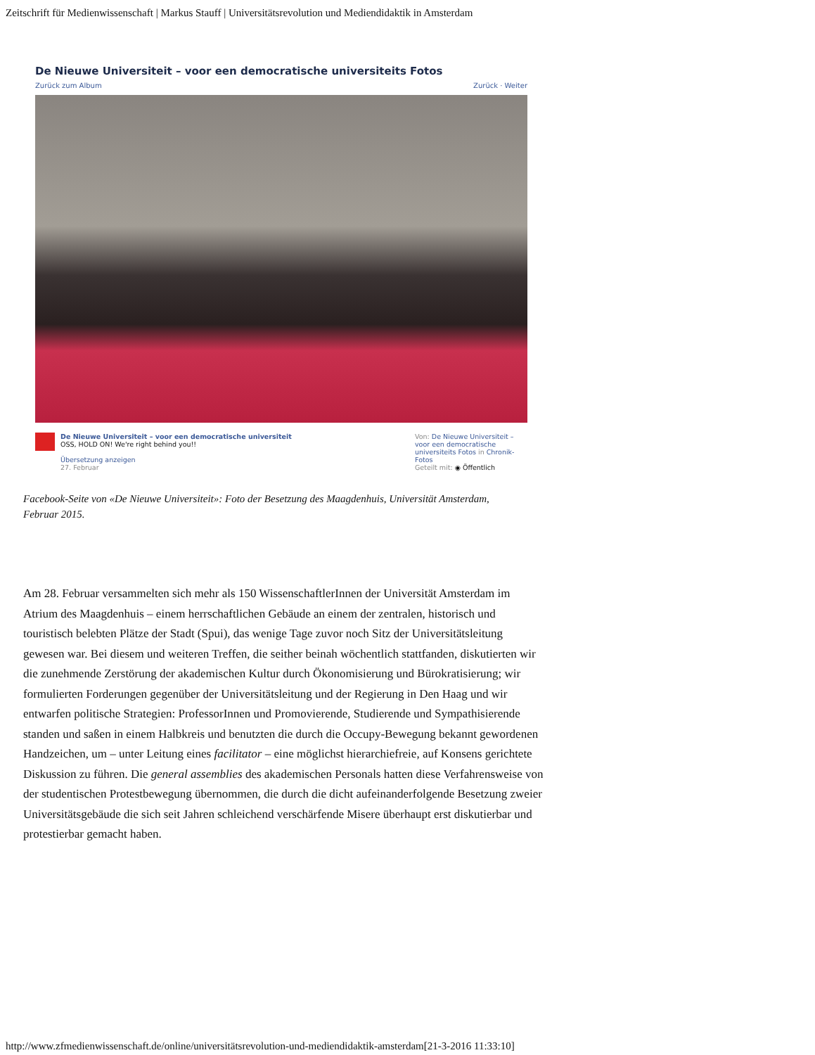Zeitschrift für Medienwissenschaft | Markus Stauff | Universitätsrevolution und Mediendidaktik in Amsterdam
De Nieuwe Universiteit – voor een democratische universiteits Fotos
Zurück zum Album Zurück · Weiter
De Nieuwe Universiteit – voor een democratische universiteit
OSS, HOLD ON! We're right behind you!!
Übersetzung anzeigen
27. Februar
Von: De Nieuwe Universiteit – voor een democratische universiteits Fotos in Chronik-Fotos
Geteilt mit: ◉ Öffentlich
Facebook-Seite von «De Nieuwe Universiteit»: Foto der Besetzung des Maagdenhuis, Universität Amsterdam, Februar 2015.
Am 28. Februar versammelten sich mehr als 150 WissenschaftlerInnen der Universität Amsterdam im Atrium des Maagdenhuis – einem herrschaftlichen Gebäude an einem der zentralen, historisch und touristisch belebten Plätze der Stadt (Spui), das wenige Tage zuvor noch Sitz der Universitätsleitung gewesen war. Bei diesem und weiteren Treffen, die seither beinah wöchentlich stattfanden, diskutierten wir die zunehmende Zerstörung der akademischen Kultur durch Ökonomisierung und Bürokratisierung; wir formulierten Forderungen gegenüber der Universitätsleitung und der Regierung in Den Haag und wir entwarfen politische Strategien: ProfessorInnen und Promovierende, Studierende und Sympathisierende standen und saßen in einem Halbkreis und benutzten die durch die Occupy-Bewegung bekannt gewordenen Handzeichen, um – unter Leitung eines facilitator – eine möglichst hierarchiefreie, auf Konsens gerichtete Diskussion zu führen. Die general assemblies des akademischen Personals hatten diese Verfahrensweise von der studentischen Protestbewegung übernommen, die durch die dicht aufeinanderfolgende Besetzung zweier Universitätsgebäude die sich seit Jahren schleichend verschärfende Misere überhaupt erst diskutierbar und protestierbar gemacht haben.
http://www.zfmedienwissenschaft.de/online/universitätsrevolution-und-mediendidaktik-amsterdam[21-3-2016 11:33:10]